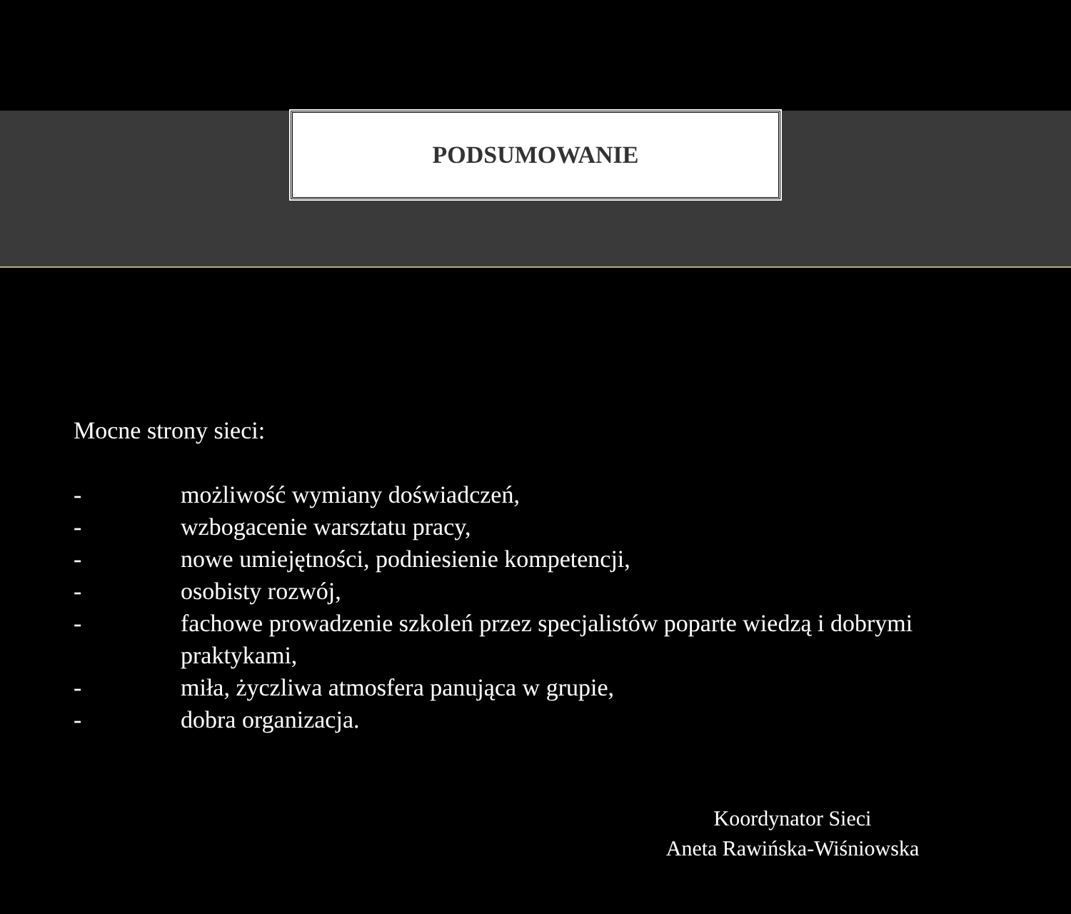PODSUMOWANIE
Mocne strony sieci:
- możliwość wymiany doświadczeń,
- wzbogacenie warsztatu pracy,
- nowe umiejętności, podniesienie kompetencji,
- osobisty rozwój,
- fachowe prowadzenie szkoleń przez specjalistów poparte wiedzą i dobrymi
praktykami,
- miła, życzliwa atmosfera panująca w grupie,
- dobra organizacja.
Koordynator Sieci
Aneta Rawińska-Wiśniowska